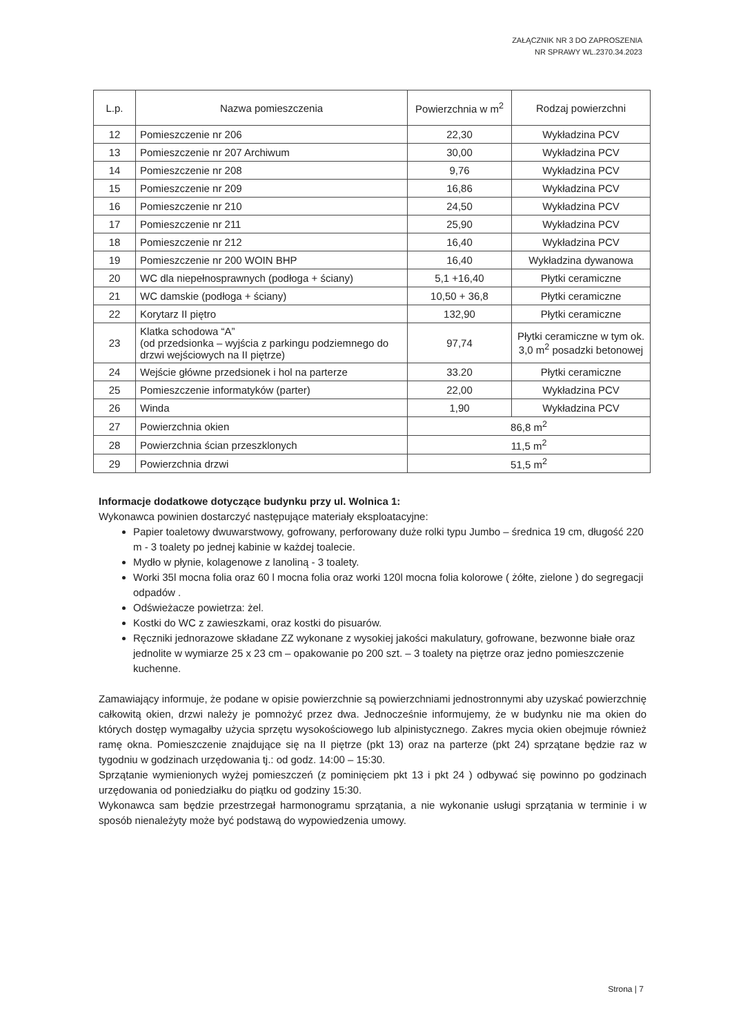ZAŁĄCZNIK NR 3 DO ZAPROSZENIA
NR SPRAWY WL.2370.34.2023
| L.p. | Nazwa pomieszczenia | Powierzchnia w m<sup>2</sup> | Rodzaj powierzchni |
| --- | --- | --- | --- |
| 12 | Pomieszczenie nr 206 | 22,30 | Wykładzina PCV |
| 13 | Pomieszczenie nr 207 Archiwum | 30,00 | Wykładzina PCV |
| 14 | Pomieszczenie nr 208 | 9,76 | Wykładzina PCV |
| 15 | Pomieszczenie nr 209 | 16,86 | Wykładzina PCV |
| 16 | Pomieszczenie nr 210 | 24,50 | Wykładzina PCV |
| 17 | Pomieszczenie nr 211 | 25,90 | Wykładzina PCV |
| 18 | Pomieszczenie nr 212 | 16,40 | Wykładzina PCV |
| 19 | Pomieszczenie nr 200 WOIN BHP | 16,40 | Wykładzina dywanowa |
| 20 | WC dla niepełnosprawnych (podłoga + ściany) | 5,1 +16,40 | Płytki ceramiczne |
| 21 | WC damskie (podłoga + ściany) | 10,50 + 36,8 | Płytki ceramiczne |
| 22 | Korytarz II piętro | 132,90 | Płytki ceramiczne |
| 23 | Klatka schodowa “A” (od przedsionka – wyjścia z parkingu podziemnego do drzwi wejściowych na II piętrze) | 97,74 | Płytki ceramiczne w tym ok. 3,0 m<sup>2</sup> posadzki betonowej |
| 24 | Wejście główne przedsionek i hol na parterze | 33.20 | Płytki ceramiczne |
| 25 | Pomieszczenie informatyków (parter) | 22,00 | Wykładzina PCV |
| 26 | Winda | 1,90 | Wykładzina PCV |
| 27 | Powierzchnia okien | 86,8 m<sup>2</sup> | |
| 28 | Powierzchnia ścian przeszklonych | 11,5 m<sup>2</sup> | |
| 29 | Powierzchnia drzwi | 51,5 m<sup>2</sup> | |
Informacje dodatkowe dotyczące budynku przy ul. Wolnica 1:
Wykonawca powinien dostarczyć następujące materiały eksploatacyjne:
Papier toaletowy dwuwarstwowy, gofrowany, perforowany duże rolki typu Jumbo – średnica 19 cm, długość 220 m - 3 toalety po jednej kabinie w każdej toalecie.
Mydło w płynie, kolagenowe z lanoliną - 3 toalety.
Worki 35l mocna folia oraz 60 l mocna folia oraz worki 120l mocna folia kolorowe ( żółte, zielone ) do segregacji odpadów .
Odświeżacze powietrza: żel.
Kostki do WC z zawieszkami, oraz kostki do pisuarów.
Ręczniki jednorazowe składane ZZ wykonane z wysokiej jakości makulatury, gofrowane, bezwonne białe oraz jednolite w wymiarze 25 x 23 cm – opakowanie po 200 szt. – 3 toalety na piętrze oraz jedno pomieszczenie kuchenne.
Zamawiający informuje, że podane w opisie powierzchnie są powierzchniami jednostronnymi aby uzyskać powierzchnię całkowitą okien, drzwi należy je pomnożyć przez dwa. Jednocześnie informujemy, że w budynku nie ma okien do których dostęp wymagałby użycia sprzętu wysokościowego lub alpinistycznego. Zakres mycia okien obejmuje również ramę okna. Pomieszczenie znajdujące się na II piętrze (pkt 13) oraz na parterze (pkt 24) sprzątane będzie raz w tygodniu w godzinach urzędowania tj.: od godz. 14:00 – 15:30.
Sprzątanie wymienionych wyżej pomieszczeń (z pominięciem pkt 13 i pkt 24 ) odbywać się powinno po godzinach urzędowania od poniedziałku do piątku od godziny 15:30.
Wykonawca sam będzie przestrzegał harmonogramu sprzątania, a nie wykonanie usługi sprzątania w terminie i w sposób nienależyty może być podstawą do wypowiedzenia umowy.
Strona | 7